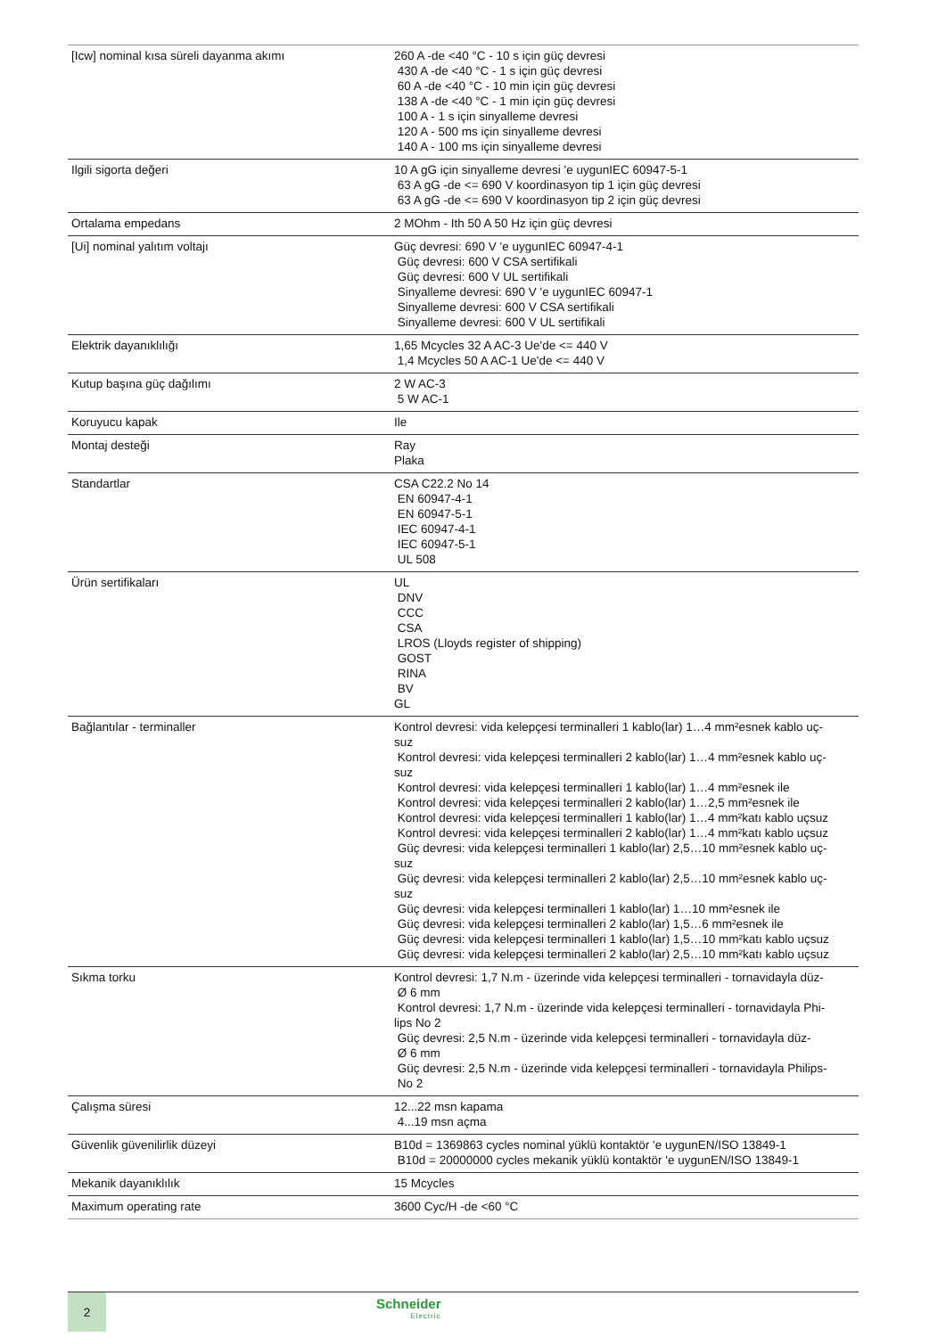| [Icw] nominal kısa süreli dayanma akımı | 260 A -de <40 °C - 10 s için güç devresi 430 A -de <40 °C - 1 s için güç devresi 60 A -de <40 °C - 10 min için güç devresi 138 A -de <40 °C - 1 min için güç devresi 100 A - 1 s için sinyalleme devresi 120 A - 500 ms için sinyalleme devresi 140 A - 100 ms için sinyalleme devresi |
| Ilgili sigorta değeri | 10 A gG için sinyalleme devresi 'e uygunIEC 60947-5-1 63 A gG -de <= 690 V koordinasyon tip 1 için güç devresi 63 A gG -de <= 690 V koordinasyon tip 2 için güç devresi |
| Ortalama empedans | 2 MOhm - Ith 50 A 50 Hz için güç devresi |
| [Ui] nominal yalıtım voltajı | Güç devresi: 690 V 'e uygunIEC 60947-4-1 Güç devresi: 600 V CSA sertifikali Güç devresi: 600 V UL sertifikali Sinyalleme devresi: 690 V 'e uygunIEC 60947-1 Sinyalleme devresi: 600 V CSA sertifikali Sinyalleme devresi: 600 V UL sertifikali |
| Elektrik dayanıklılığı | 1,65 Mcycles 32 A AC-3 Ue'de <= 440 V 1,4 Mcycles 50 A AC-1 Ue'de <= 440 V |
| Kutup başına güç dağılımı | 2 W AC-3 5 W AC-1 |
| Koruyucu kapak | Ile |
| Montaj desteği | Ray Plaka |
| Standartlar | CSA C22.2 No 14 EN 60947-4-1 EN 60947-5-1 IEC 60947-4-1 IEC 60947-5-1 UL 508 |
| Ürün sertifikaları | UL DNV CCC CSA LROS (Lloyds register of shipping) GOST RINA BV GL |
| Bağlantılar - terminaller | Kontrol devresi: vida kelepçesi terminalleri 1 kablo(lar) 1…4 mm²esnek kablo uç- suz Kontrol devresi: vida kelepçesi terminalleri 2 kablo(lar) 1…4 mm²esnek kablo uç- suz Kontrol devresi: vida kelepçesi terminalleri 1 kablo(lar) 1…4 mm²esnek ile Kontrol devresi: vida kelepçesi terminalleri 2 kablo(lar) 1…2,5 mm²esnek ile Kontrol devresi: vida kelepçesi terminalleri 1 kablo(lar) 1…4 mm²katı kablo uçsuz Kontrol devresi: vida kelepçesi terminalleri 2 kablo(lar) 1…4 mm²katı kablo uçsuz Güç devresi: vida kelepçesi terminalleri 1 kablo(lar) 2,5…10 mm²esnek kablo uç- suz Güç devresi: vida kelepçesi terminalleri 2 kablo(lar) 2,5…10 mm²esnek kablo uç- suz Güç devresi: vida kelepçesi terminalleri 1 kablo(lar) 1…10 mm²esnek ile Güç devresi: vida kelepçesi terminalleri 2 kablo(lar) 1,5…6 mm²esnek ile Güç devresi: vida kelepçesi terminalleri 1 kablo(lar) 1,5…10 mm²katı kablo uçsuz Güç devresi: vida kelepçesi terminalleri 2 kablo(lar) 2,5…10 mm²katı kablo uçsuz |
| Sıkma torku | Kontrol devresi: 1,7 N.m - üzerinde vida kelepçesi terminalleri - tornavidayla düz- Ø 6 mm Kontrol devresi: 1,7 N.m - üzerinde vida kelepçesi terminalleri - tornavidayla Phi- lips No 2 Güç devresi: 2,5 N.m - üzerinde vida kelepçesi terminalleri - tornavidayla düz- Ø 6 mm Güç devresi: 2,5 N.m - üzerinde vida kelepçesi terminalleri - tornavidayla Philips- No 2 |
| Çalışma süresi | 12...22 msn kapama 4...19 msn açma |
| Güvenlik güvenilirlik düzeyi | B10d = 1369863 cycles nominal yüklü kontaktör 'e uygunEN/ISO 13849-1 B10d = 20000000 cycles mekanik yüklü kontaktör 'e uygunEN/ISO 13849-1 |
| Mekanik dayanıklılık | 15 Mcycles |
| Maximum operating rate | 3600 Cyc/H -de <60 °C |
2 Schneider
Electric